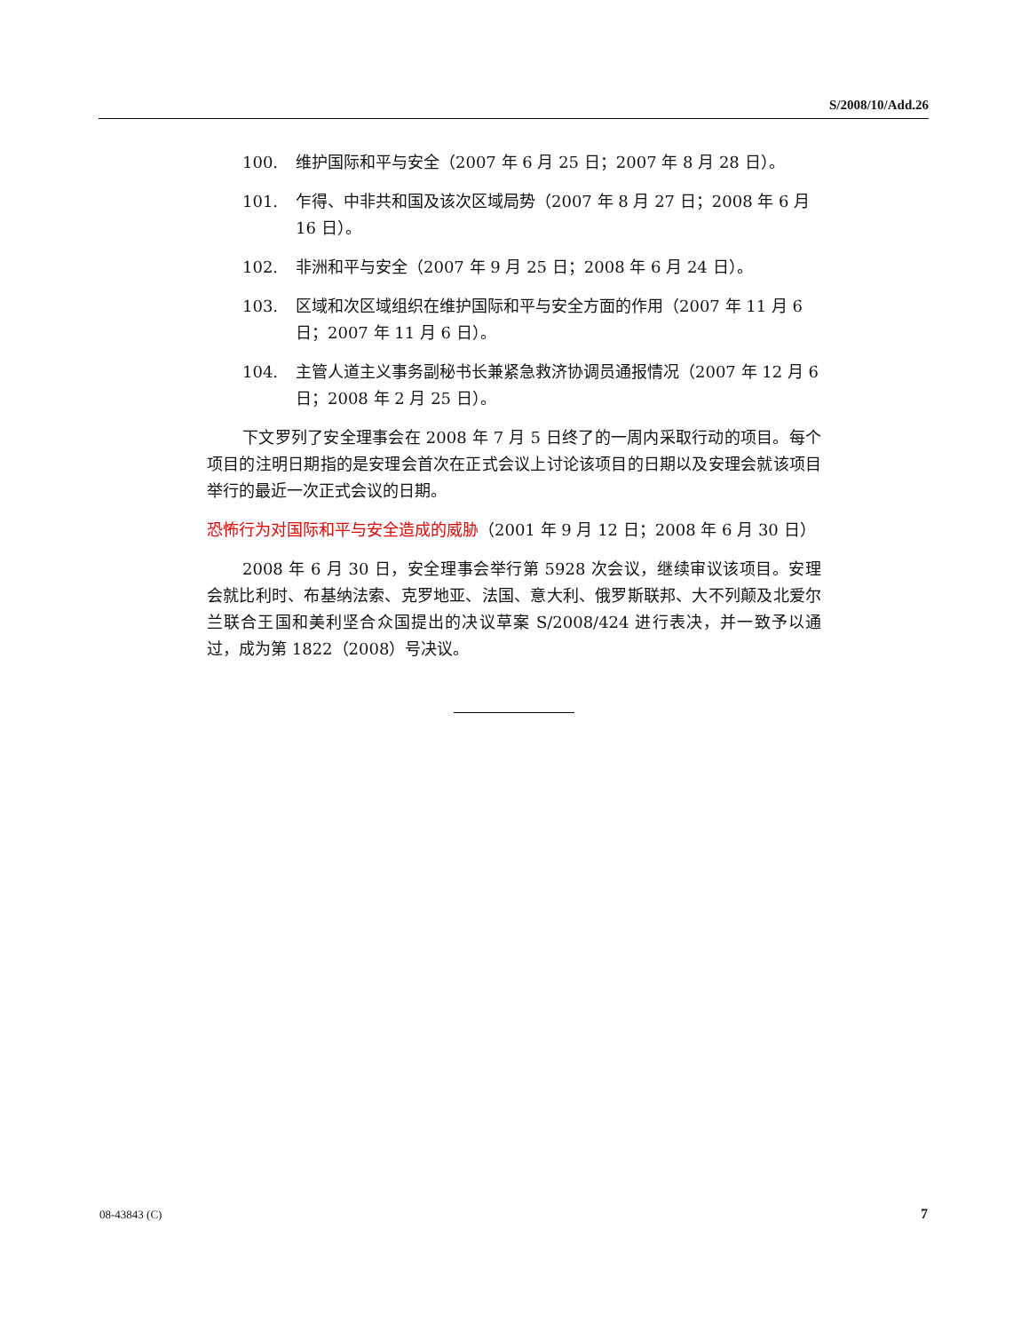S/2008/10/Add.26
100. 维护国际和平与安全（2007 年 6 月 25 日；2007 年 8 月 28 日）。
101. 乍得、中非共和国及该次区域局势（2007 年 8 月 27 日；2008 年 6 月 16 日）。
102. 非洲和平与安全（2007 年 9 月 25 日；2008 年 6 月 24 日）。
103. 区域和次区域组织在维护国际和平与安全方面的作用（2007 年 11 月 6 日；2007 年 11 月 6 日）。
104. 主管人道主义事务副秘书长兼紧急救济协调员通报情况（2007 年 12 月 6 日；2008 年 2 月 25 日）。
下文罗列了安全理事会在 2008 年 7 月 5 日终了的一周内采取行动的项目。每个项目的注明日期指的是安理会首次在正式会议上讨论该项目的日期以及安理会就该项目举行的最近一次正式会议的日期。
恐怖行为对国际和平与安全造成的威胁（2001 年 9 月 12 日；2008 年 6 月 30 日）
2008 年 6 月 30 日，安全理事会举行第 5928 次会议，继续审议该项目。安理会就比利时、布基纳法索、克罗地亚、法国、意大利、俄罗斯联邦、大不列颠及北爱尔兰联合王国和美利坚合众国提出的决议草案 S/2008/424 进行表决，并一致予以通过，成为第 1822（2008）号决议。
08-43843 (C) 7